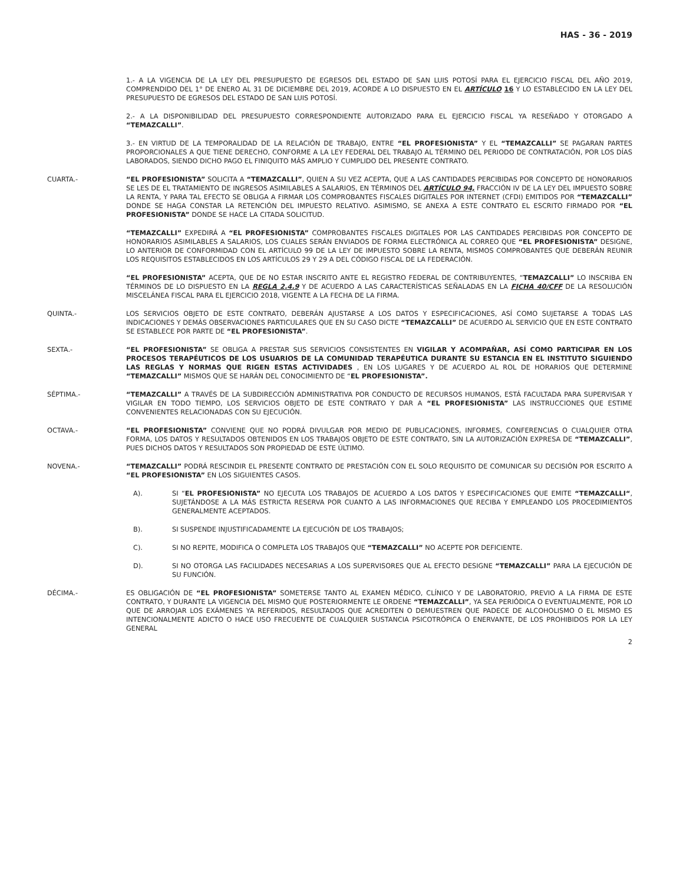HAS - 36 - 2019
1.- A LA VIGENCIA DE LA LEY DEL PRESUPUESTO DE EGRESOS DEL ESTADO DE SAN LUIS POTOSÍ PARA EL EJERCICIO FISCAL DEL AÑO 2019, COMPRENDIDO DEL 1° DE ENERO AL 31 DE DICIEMBRE DEL 2019, ACORDE A LO DISPUESTO EN EL ARTÍCULO 16 Y LO ESTABLECIDO EN LA LEY DEL PRESUPUESTO DE EGRESOS DEL ESTADO DE SAN LUIS POTOSÍ.
2.- A LA DISPONIBILIDAD DEL PRESUPUESTO CORRESPONDIENTE AUTORIZADO PARA EL EJERCICIO FISCAL YA RESEÑADO Y OTORGADO A “TEMAZCALLI”.
3.- EN VIRTUD DE LA TEMPORALIDAD DE LA RELACIÓN DE TRABAJO, ENTRE “EL PROFESIONISTA” Y EL “TEMAZCALLI” SE PAGARAN PARTES PROPORCIONALES A QUE TIENE DERECHO, CONFORME A LA LEY FEDERAL DEL TRABAJO AL TÉRMINO DEL PERIODO DE CONTRATACIÓN, POR LOS DÍAS LABORADOS, SIENDO DICHO PAGO EL FINIQUITO MÁS AMPLIO Y CUMPLIDO DEL PRESENTE CONTRATO.
CUARTA.- “EL PROFESIONISTA” SOLICITA A “TEMAZCALLI”, QUIEN A SU VEZ ACEPTA, QUE A LAS CANTIDADES PERCIBIDAS POR CONCEPTO DE HONORARIOS SE LES DE EL TRATAMIENTO DE INGRESOS ASIMILABLES A SALARIOS, EN TÉRMINOS DEL ARTÍCULO 94, FRACCIÓN IV DE LA LEY DEL IMPUESTO SOBRE LA RENTA, Y PARA TAL EFECTO SE OBLIGA A FIRMAR LOS COMPROBANTES FISCALES DIGITALES POR INTERNET (CFDI) EMITIDOS POR “TEMAZCALLI” DONDE SE HAGA CONSTAR LA RETENCIÓN DEL IMPUESTO RELATIVO. ASIMISMO, SE ANEXA A ESTE CONTRATO EL ESCRITO FIRMADO POR “EL PROFESIONISTA” DONDE SE HACE LA CITADA SOLICITUD.
“TEMAZCALLI” EXPEDIRÁ A “EL PROFESIONISTA” COMPROBANTES FISCALES DIGITALES POR LAS CANTIDADES PERCIBIDAS POR CONCEPTO DE HONORARIOS ASIMILABLES A SALARIOS, LOS CUALES SERÁN ENVIADOS DE FORMA ELECTRÓNICA AL CORREO QUE “EL PROFESIONISTA” DESIGNE, LO ANTERIOR DE CONFORMIDAD CON EL ARTÍCULO 99 DE LA LEY DE IMPUESTO SOBRE LA RENTA, MISMOS COMPROBANTES QUE DEBERÁN REUNIR LOS REQUISITOS ESTABLECIDOS EN LOS ARTÍCULOS 29 Y 29 A DEL CÓDIGO FISCAL DE LA FEDERACIÓN.
“EL PROFESIONISTA” ACEPTA, QUE DE NO ESTAR INSCRITO ANTE EL REGISTRO FEDERAL DE CONTRIBUYENTES, “TEMAZCALLI” LO INSCRIBA EN TÉRMINOS DE LO DISPUESTO EN LA REGLA 2.4.9 Y DE ACUERDO A LAS CARACTERÍSTICAS SEÑALADAS EN LA FICHA 40/CFF DE LA RESOLUCIÓN MISCELÁNEA FISCAL PARA EL EJERCICIO 2018, VIGENTE A LA FECHA DE LA FIRMA.
QUINTA.- LOS SERVICIOS OBJETO DE ESTE CONTRATO, DEBERÁN AJUSTARSE A LOS DATOS Y ESPECIFICACIONES, ASÍ COMO SUJETARSE A TODAS LAS INDICACIONES Y DEMÁS OBSERVACIONES PARTICULARES QUE EN SU CASO DICTE “TEMAZCALLI” DE ACUERDO AL SERVICIO QUE EN ESTE CONTRATO SE ESTABLECE POR PARTE DE “EL PROFESIONISTA”.
SEXTA.- “EL PROFESIONISTA” SE OBLIGA A PRESTAR SUS SERVICIOS CONSISTENTES EN VIGILAR Y ACOMPAÑAR, ASÍ COMO PARTICIPAR EN LOS PROCESOS TERAPÉUTICOS DE LOS USUARIOS DE LA COMUNIDAD TERAPÉUTICA DURANTE SU ESTANCIA EN EL INSTITUTO SIGUIENDO LAS REGLAS Y NORMAS QUE RIGEN ESTAS ACTIVIDADES , EN LOS LUGARES Y DE ACUERDO AL ROL DE HORARIOS QUE DETERMINE “TEMAZCALLI” MISMOS QUE SE HARÁN DEL CONOCIMIENTO DE “EL PROFESIONISTA”.
SÉPTIMA.- “TEMAZCALLI” A TRAVÉS DE LA SUBDIRECCIÓN ADMINISTRATIVA POR CONDUCTO DE RECURSOS HUMANOS, ESTÁ FACULTADA PARA SUPERVISAR Y VIGILAR EN TODO TIEMPO, LOS SERVICIOS OBJETO DE ESTE CONTRATO Y DAR A “EL PROFESIONISTA” LAS INSTRUCCIONES QUE ESTIME CONVENIENTES RELACIONADAS CON SU EJECUCIÓN.
OCTAVA.- “EL PROFESIONISTA” CONVIENE QUE NO PODRÁ DIVULGAR POR MEDIO DE PUBLICACIONES, INFORMES, CONFERENCIAS O CUALQUIER OTRA FORMA, LOS DATOS Y RESULTADOS OBTENIDOS EN LOS TRABAJOS OBJETO DE ESTE CONTRATO, SIN LA AUTORIZACIÓN EXPRESA DE “TEMAZCALLI”, PUES DICHOS DATOS Y RESULTADOS SON PROPIEDAD DE ESTE ÚLTIMO.
NOVENA.- “TEMAZCALLI” PODRÁ RESCINDIR EL PRESENTE CONTRATO DE PRESTACIÓN CON EL SOLO REQUISITO DE COMUNICAR SU DECISIÓN POR ESCRITO A “EL PROFESIONISTA” EN LOS SIGUIENTES CASOS.
A). SI “EL PROFESIONISTA” NO EJECUTA LOS TRABAJOS DE ACUERDO A LOS DATOS Y ESPECIFICACIONES QUE EMITE “TEMAZCALLI“, SUJETÁNDOSE A LA MÁS ESTRICTA RESERVA POR CUANTO A LAS INFORMACIONES QUE RECIBA Y EMPLEANDO LOS PROCEDIMIENTOS GENERALMENTE ACEPTADOS.
B). SI SUSPENDE INJUSTIFICADAMENTE LA EJECUCIÓN DE LOS TRABAJOS;
C). SI NO REPITE, MODIFICA O COMPLETA LOS TRABAJOS QUE “TEMAZCALLI” NO ACEPTE POR DEFICIENTE.
D). SI NO OTORGA LAS FACILIDADES NECESARIAS A LOS SUPERVISORES QUE AL EFECTO DESIGNE “TEMAZCALLI” PARA LA EJECUCIÓN DE SU FUNCIÓN.
DÉCIMA.- ES OBLIGACIÓN DE “EL PROFESIONISTA” SOMETERSE TANTO AL EXAMEN MÉDICO, CLÍNICO Y DE LABORATORIO, PREVIO A LA FIRMA DE ESTE CONTRATO, Y DURANTE LA VIGENCIA DEL MISMO QUE POSTERIORMENTE LE ORDENE “TEMAZCALLI”, YA SEA PERIÓDICA O EVENTUALMENTE, POR LO QUE DE ARROJAR LOS EXÁMENES YA REFERIDOS, RESULTADOS QUE ACREDITEN O DEMUESTREN QUE PADECE DE ALCOHOLISMO O EL MISMO ES INTENCIONALMENTE ADICTO O HACE USO FRECUENTE DE CUALQUIER SUSTANCIA PSICOTRÓPICA O ENERVANTE, DE LOS PROHIBIDOS POR LA LEY GENERAL
2